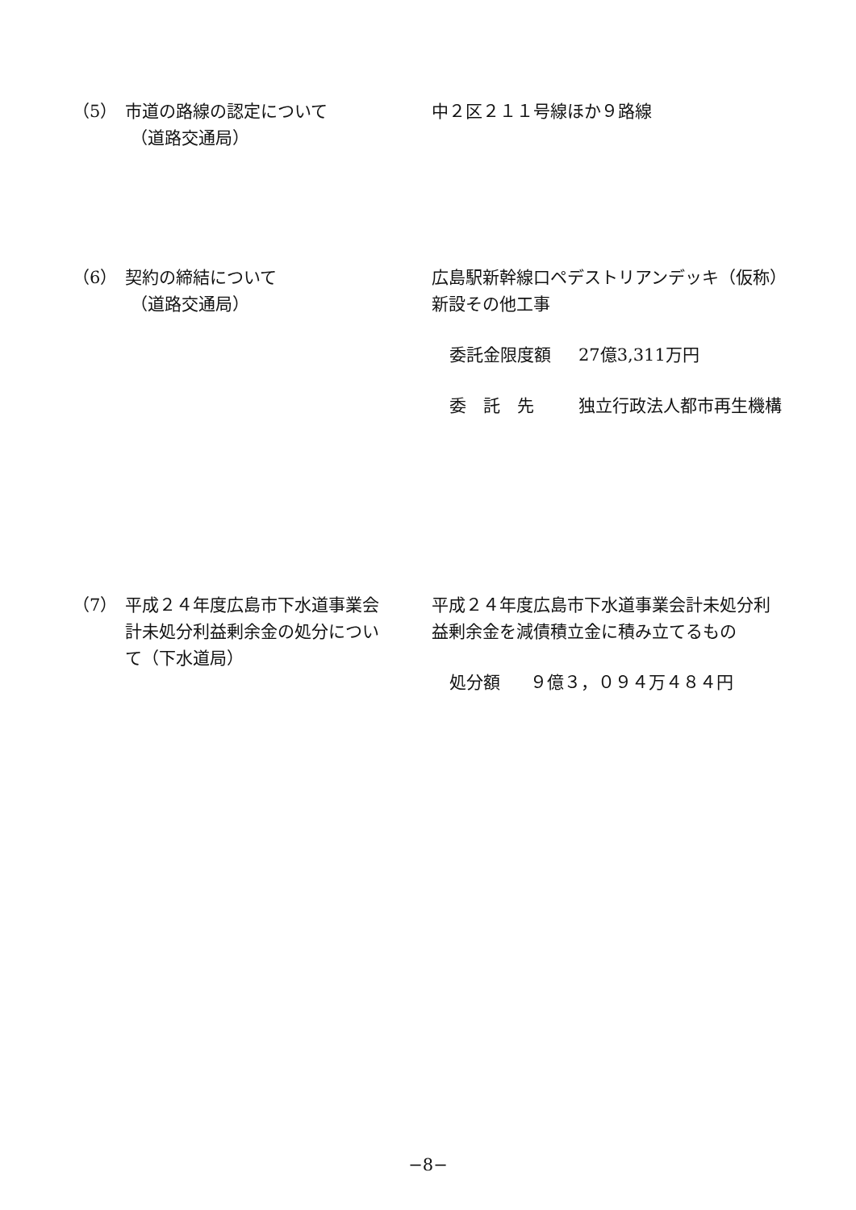（5） 市道の路線の認定について
（道路交通局）
中２区２１１号線ほか９路線
（6） 契約の締結について
（道路交通局）
広島駅新幹線口ペデストリアンデッキ（仮称）新設その他工事
委託金限度額 27億3,311万円
委　託　先 独立行政法人都市再生機構
（7） 平成２４年度広島市下水道事業会計未処分利益剰余金の処分について（下水道局）
平成２４年度広島市下水道事業会計未処分利益剰余金を減債積立金に積み立てるもの
処分額 ９億３，０９４万４８４円
−8−